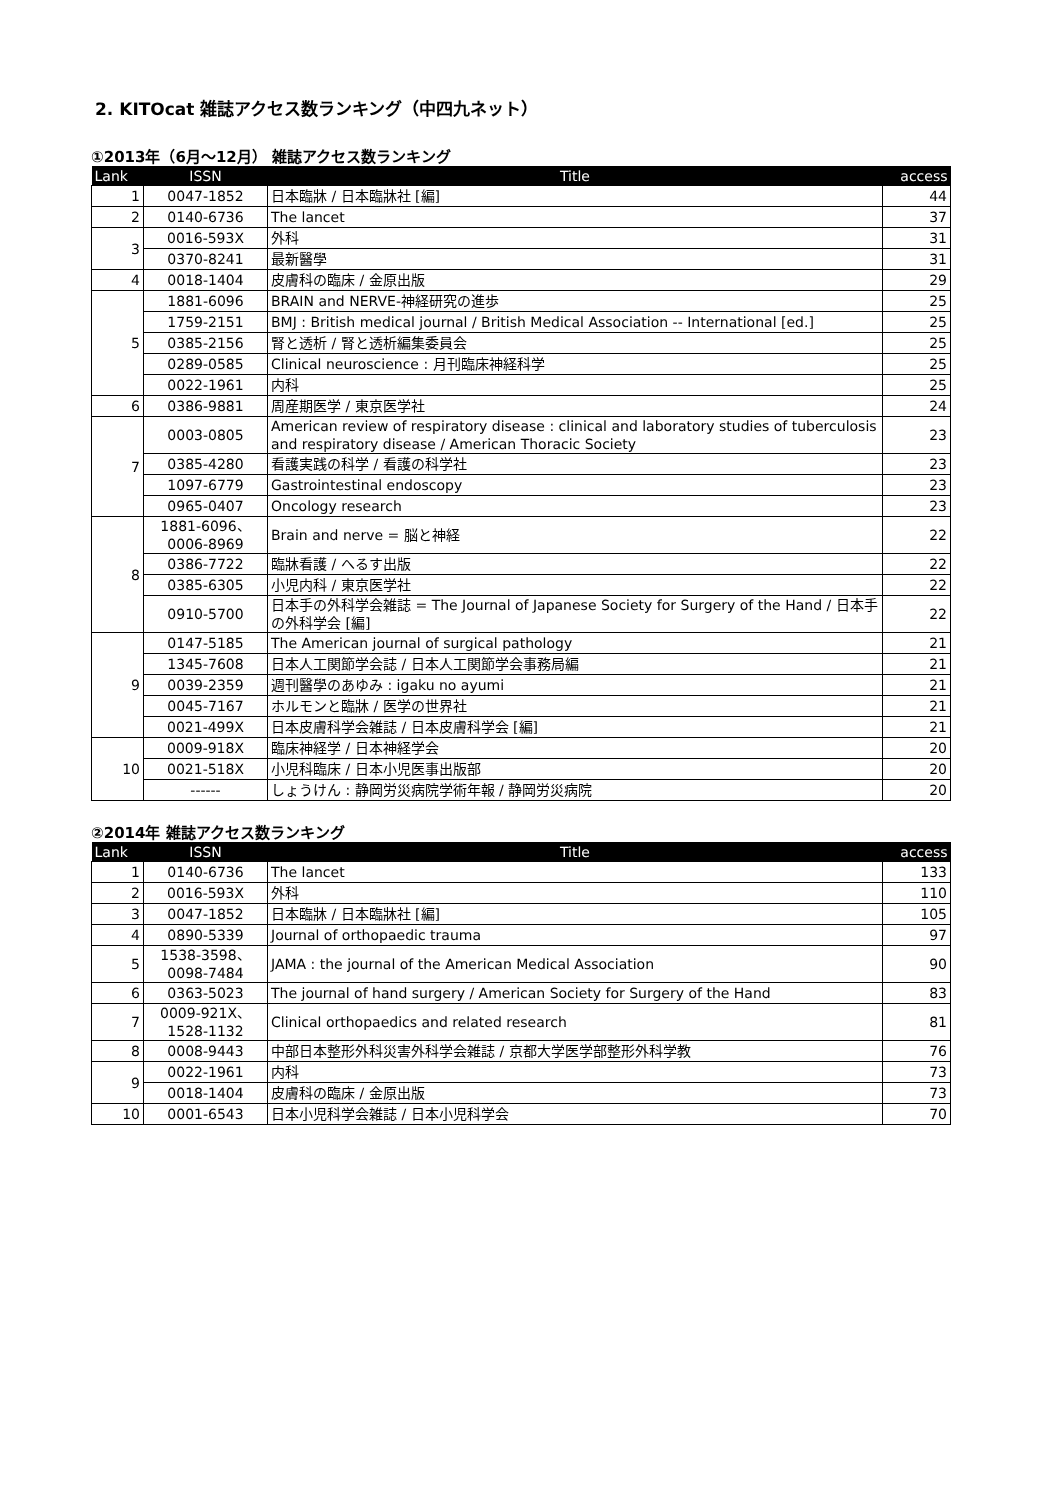2. KITOcat 雑誌アクセス数ランキング（中四九ネット）
①2013年（6月～12月） 雑誌アクセス数ランキング
| Lank | ISSN | Title | access |
| --- | --- | --- | --- |
| 1 | 0047-1852 | 日本臨牀 / 日本臨牀社 [編] | 44 |
| 2 | 0140-6736 | The lancet | 37 |
| 3 | 0016-593X | 外科 | 31 |
| | 0370-8241 | 最新醫學 | 31 |
| 4 | 0018-1404 | 皮膚科の臨床 / 金原出版 | 29 |
| 5 | 1881-6096 | BRAIN and NERVE-神経研究の進歩 | 25 |
| | 1759-2151 | BMJ : British medical journal / British Medical Association -- International [ed.] | 25 |
| | 0385-2156 | 腎と透析 / 腎と透析編集委員会 | 25 |
| | 0289-0585 | Clinical neuroscience : 月刊臨床神経科学 | 25 |
| | 0022-1961 | 内科 | 25 |
| 6 | 0386-9881 | 周産期医学 / 東京医学社 | 24 |
| 7 | 0003-0805 | American review of respiratory disease : clinical and laboratory studies of tuberculosis and respiratory disease / American Thoracic Society | 23 |
| | 0385-4280 | 看護実践の科学 / 看護の科学社 | 23 |
| | 1097-6779 | Gastrointestinal endoscopy | 23 |
| | 0965-0407 | Oncology research | 23 |
| 8 | 1881-6096、 0006-8969 | Brain and nerve = 脳と神経 | 22 |
| | 0386-7722 | 臨牀看護 / へるす出版 | 22 |
| | 0385-6305 | 小児内科 / 東京医学社 | 22 |
| | 0910-5700 | 日本手の外科学会雑誌 = The Journal of Japanese Society for Surgery of the Hand / 日本手の外科学会 [編] | 22 |
| 9 | 0147-5185 | The American journal of surgical pathology | 21 |
| | 1345-7608 | 日本人工関節学会誌 / 日本人工関節学会事務局編 | 21 |
| | 0039-2359 | 週刊醫學のあゆみ : igaku no ayumi | 21 |
| | 0045-7167 | ホルモンと臨牀 / 医学の世界社 | 21 |
| | 0021-499X | 日本皮膚科学会雑誌 / 日本皮膚科学会 [編] | 21 |
| 10 | 0009-918X | 臨床神経学 / 日本神経学会 | 20 |
| | 0021-518X | 小児科臨床 / 日本小児医事出版部 | 20 |
| | ------ | しょうけん : 静岡労災病院学術年報 / 静岡労災病院 | 20 |
②2014年 雑誌アクセス数ランキング
| Lank | ISSN | Title | access |
| --- | --- | --- | --- |
| 1 | 0140-6736 | The lancet | 133 |
| 2 | 0016-593X | 外科 | 110 |
| 3 | 0047-1852 | 日本臨牀 / 日本臨牀社 [編] | 105 |
| 4 | 0890-5339 | Journal of orthopaedic trauma | 97 |
| 5 | 1538-3598、 0098-7484 | JAMA : the journal of the American Medical Association | 90 |
| 6 | 0363-5023 | The journal of hand surgery / American Society for Surgery of the Hand | 83 |
| 7 | 0009-921X、 1528-1132 | Clinical orthopaedics and related research | 81 |
| 8 | 0008-9443 | 中部日本整形外科災害外科学会雑誌 / 京都大学医学部整形外科学教 | 76 |
| 9 | 0022-1961 | 内科 | 73 |
| | 0018-1404 | 皮膚科の臨床 / 金原出版 | 73 |
| 10 | 0001-6543 | 日本小児科学会雑誌 / 日本小児科学会 | 70 |